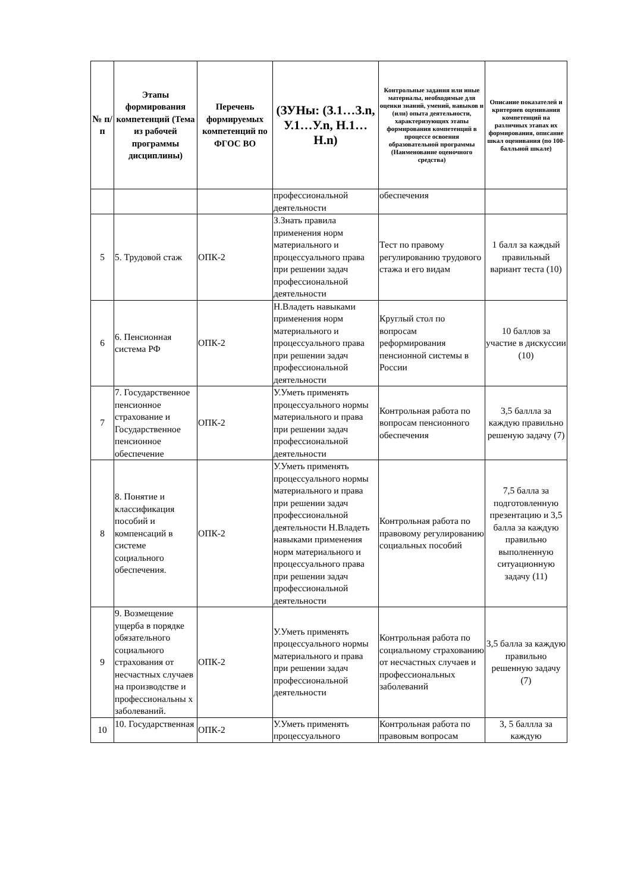| № п/п | Этапы формирования компетенций (Тема из рабочей программы дисциплины) | Перечень формируемых компетенций по ФГОС ВО | (ЗУНы: (З.1…З.n, У.1…У.n, Н.1…Н.n) | Контрольные задания или иные материалы, необходимые для оценки знаний, умений, навыков и (или) опыта деятельности, характеризующих этапы формирования компетенций в процессе освоения образовательной программы (Наименование оценочного средства) | Описание показателей и критериев оценивания компетенций на различных этапах их формирования, описание шкал оценивания (по 100-балльной шкале) |
| --- | --- | --- | --- | --- | --- |
| | | | профессиональной деятельности | обеспечения | |
| 5 | 5. Трудовой стаж | ОПК-2 | З.Знать правила применения норм материального и процессуального права при решении задач профессиональной деятельности | Тест по правому регулированию трудового стажа и его видам | 1 балл за каждый правильный вариант теста (10) |
| 6 | 6. Пенсионная система РФ | ОПК-2 | Н.Владеть навыками применения норм материального и процессуального права при решении задач профессиональной деятельности | Круглый стол по вопросам реформирования пенсионной системы в России | 10 баллов за участие в дискуссии (10) |
| 7 | 7. Государственное пенсионное страхование и Государственное пенсионное обеспечение | ОПК-2 | У.Уметь применять процессуального нормы материального и права при решении задач профессиональной деятельности | Контрольная работа по вопросам пенсионного обеспечения | 3,5 баллла за каждую правильно решеную задачу (7) |
| 8 | 8. Понятие и классификация пособий и компенсаций в системе социального обеспечения. | ОПК-2 | У.Уметь применять процессуального нормы материального и права при решении задач профессиональной деятельности Н.Владеть навыками применения норм материального и процессуального права при решении задач профессиональной деятельности | Контрольная работа по правовому регулированию социальных пособий | 7,5 балла за подготовленную презентацию и 3,5 балла за каждую правильно выполненную ситуационную задачу (11) |
| 9 | 9. Возмещение ущерба в порядке обязательного социального страхования от несчастных случаев на производстве и профессиональны х заболеваний. | ОПК-2 | У.Уметь применять процессуального нормы материального и права при решении задач профессиональной деятельности | Контрольная работа по социальному страхованию от несчастных случаев и профессиональных заболеваний | 3,5 балла за каждую правильно решенную задачу (7) |
| 10 | 10. Государственная | ОПК-2 | У.Уметь применять процессуального | Контрольная работа по правовым вопросам | 3, 5 баллла за каждую |